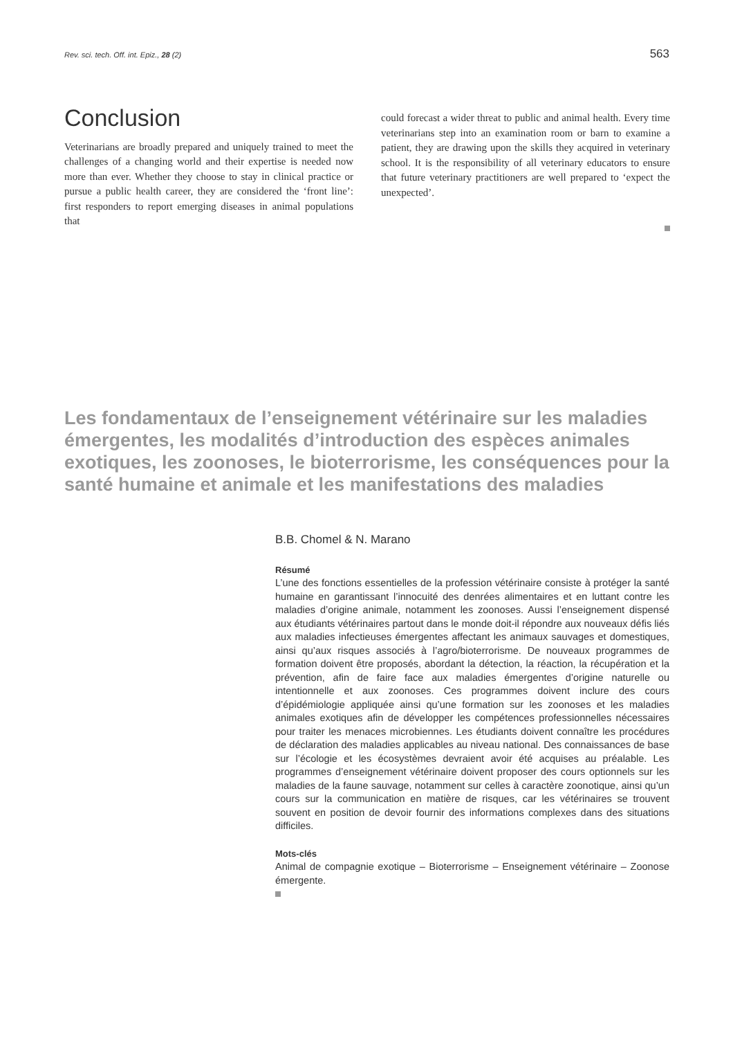Rev. sci. tech. Off. int. Epiz., 28 (2) 563
Conclusion
Veterinarians are broadly prepared and uniquely trained to meet the challenges of a changing world and their expertise is needed now more than ever. Whether they choose to stay in clinical practice or pursue a public health career, they are considered the ‘front line’: first responders to report emerging diseases in animal populations that
could forecast a wider threat to public and animal health. Every time veterinarians step into an examination room or barn to examine a patient, they are drawing upon the skills they acquired in veterinary school. It is the responsibility of all veterinary educators to ensure that future veterinary practitioners are well prepared to ‘expect the unexpected’.
Les fondamentaux de l’enseignement vétérinaire sur les maladies émergentes, les modalités d’introduction des espèces animales exotiques, les zoonoses, le bioterrorisme, les conséquences pour la santé humaine et animale et les manifestations des maladies
B.B. Chomel & N. Marano
Résumé
L’une des fonctions essentielles de la profession vétérinaire consiste à protéger la santé humaine en garantissant l’innocuité des denrées alimentaires et en luttant contre les maladies d’origine animale, notamment les zoonoses. Aussi l’enseignement dispensé aux étudiants vétérinaires partout dans le monde doit-il répondre aux nouveaux défis liés aux maladies infectieuses émergentes affectant les animaux sauvages et domestiques, ainsi qu’aux risques associés à l’agro/bioterrorisme. De nouveaux programmes de formation doivent être proposés, abordant la détection, la réaction, la récupération et la prévention, afin de faire face aux maladies émergentes d’origine naturelle ou intentionnelle et aux zoonoses. Ces programmes doivent inclure des cours d’épidémiologie appliquée ainsi qu’une formation sur les zoonoses et les maladies animales exotiques afin de développer les compétences professionnelles nécessaires pour traiter les menaces microbiennes. Les étudiants doivent connaître les procédures de déclaration des maladies applicables au niveau national. Des connaissances de base sur l’écologie et les écosystèmes devraient avoir été acquises au préalable. Les programmes d’enseignement vétérinaire doivent proposer des cours optionnels sur les maladies de la faune sauvage, notamment sur celles à caractère zoonotique, ainsi qu’un cours sur la communication en matière de risques, car les vétérinaires se trouvent souvent en position de devoir fournir des informations complexes dans des situations difficiles.
Mots-clés
Animal de compagnie exotique – Bioterrorisme – Enseignement vétérinaire – Zoonose émergente.